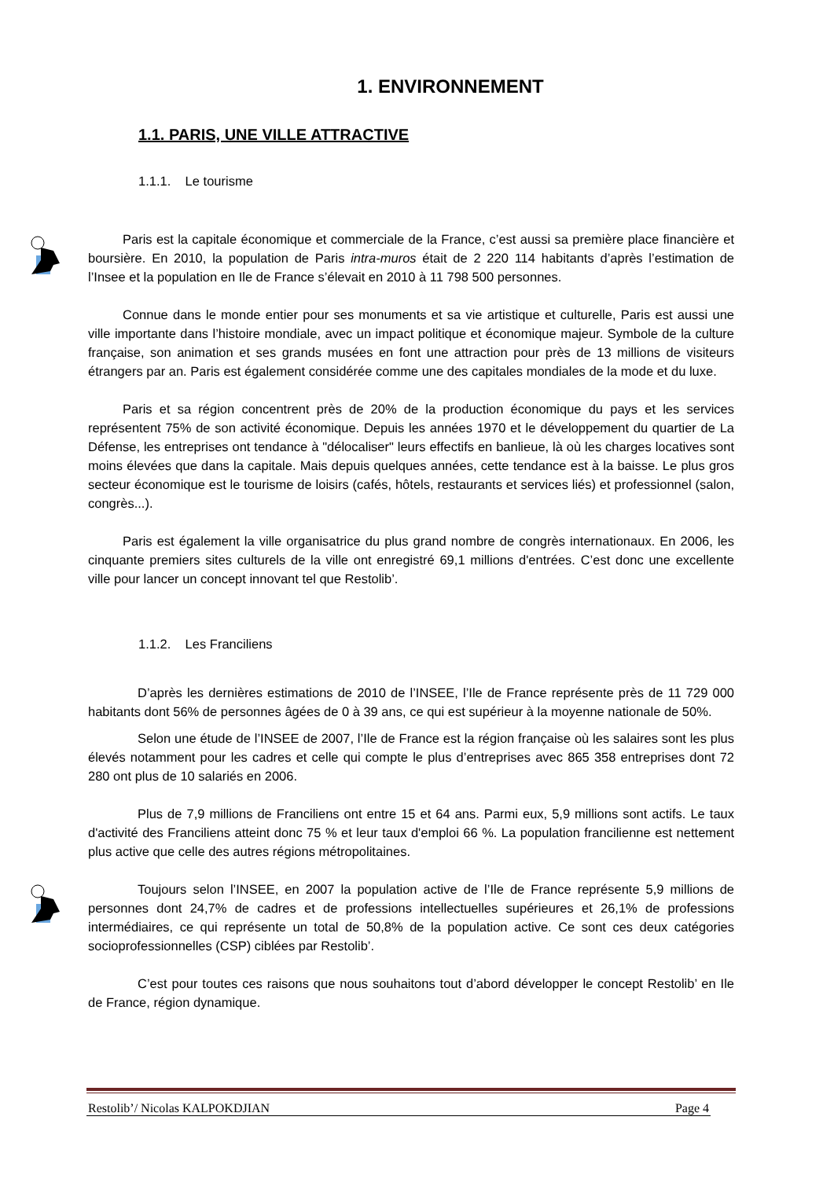1. ENVIRONNEMENT
1.1. PARIS, UNE VILLE ATTRACTIVE
1.1.1. Le tourisme
Paris est la capitale économique et commerciale de la France, c’est aussi sa première place financière et boursière. En 2010, la population de Paris intra-muros était de 2 220 114 habitants d’après l’estimation de l’Insee et la population en Ile de France s’élevait en 2010 à 11 798 500 personnes.
Connue dans le monde entier pour ses monuments et sa vie artistique et culturelle, Paris est aussi une ville importante dans l’histoire mondiale, avec un impact politique et économique majeur. Symbole de la culture française, son animation et ses grands musées en font une attraction pour près de 13 millions de visiteurs étrangers par an. Paris est également considérée comme une des capitales mondiales de la mode et du luxe.
Paris et sa région concentrent près de 20% de la production économique du pays et les services représentent 75% de son activité économique. Depuis les années 1970 et le développement du quartier de La Défense, les entreprises ont tendance à "délocaliser" leurs effectifs en banlieue, là où les charges locatives sont moins élevées que dans la capitale. Mais depuis quelques années, cette tendance est à la baisse. Le plus gros secteur économique est le tourisme de loisirs (cafés, hôtels, restaurants et services liés) et professionnel (salon, congrès...).
Paris est également la ville organisatrice du plus grand nombre de congrès internationaux. En 2006, les cinquante premiers sites culturels de la ville ont enregistré 69,1 millions d'entrées. C’est donc une excellente ville pour lancer un concept innovant tel que Restolib’.
1.1.2. Les Franciliens
D’après les dernières estimations de 2010 de l’INSEE, l’Ile de France représente près de 11 729 000 habitants dont 56% de personnes âgées de 0 à 39 ans, ce qui est supérieur à la moyenne nationale de 50%.
Selon une étude de l’INSEE de 2007, l’Ile de France est la région française où les salaires sont les plus élevés notamment pour les cadres et celle qui compte le plus d’entreprises avec 865 358 entreprises dont 72 280 ont plus de 10 salariés en 2006.
Plus de 7,9 millions de Franciliens ont entre 15 et 64 ans. Parmi eux, 5,9 millions sont actifs. Le taux d'activité des Franciliens atteint donc 75 % et leur taux d'emploi 66 %. La population francilienne est nettement plus active que celle des autres régions métropolitaines.
Toujours selon l’INSEE, en 2007 la population active de l’Ile de France représente 5,9 millions de personnes dont 24,7% de cadres et de professions intellectuelles supérieures et 26,1% de professions intermédiaires, ce qui représente un total de 50,8% de la population active. Ce sont ces deux catégories socioprofessionnelles (CSP) ciblées par Restolib’.
C’est pour toutes ces raisons que nous souhaitons tout d’abord développer le concept Restolib’ en Ile de France, région dynamique.
Restolib’/ Nicolas KALPOKDJIAN Page 4